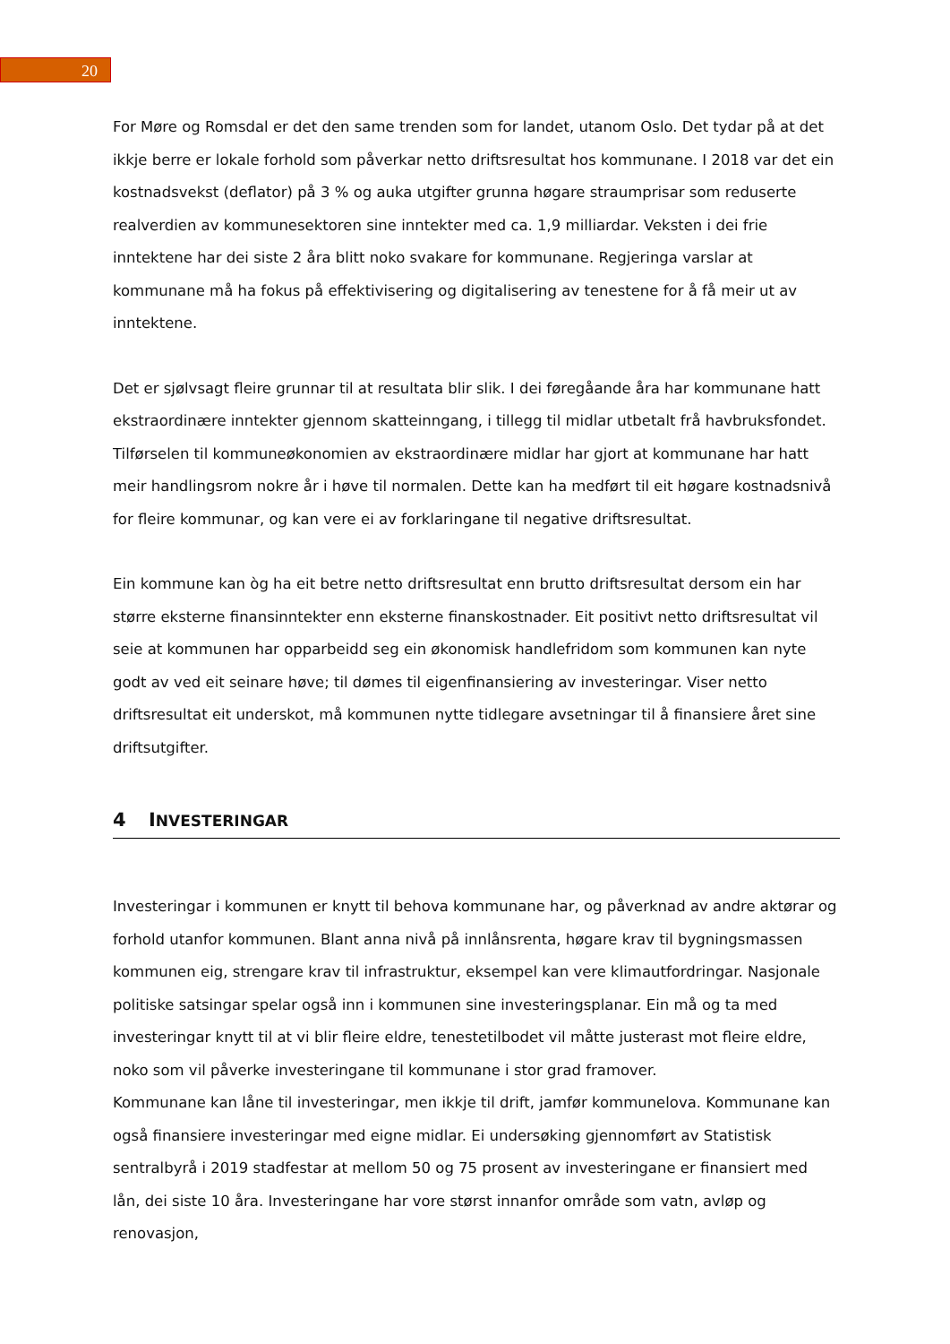20
For Møre og Romsdal er det den same trenden som for landet, utanom Oslo. Det tydar på at det ikkje berre er lokale forhold som påverkar netto driftsresultat hos kommunane. I 2018 var det ein kostnadsvekst (deflator) på 3 % og auka utgifter grunna høgare straumprisar som reduserte realverdien av kommunesektoren sine inntekter med ca. 1,9 milliardar. Veksten i dei frie inntektene har dei siste 2 åra blitt noko svakare for kommunane. Regjeringa varslar at kommunane må ha fokus på effektivisering og digitalisering av tenestene for å få meir ut av inntektene.
Det er sjølvsagt fleire grunnar til at resultata blir slik. I dei føregåande åra har kommunane hatt ekstraordinære inntekter gjennom skatteinngang, i tillegg til midlar utbetalt frå havbruksfondet. Tilførselen til kommuneøkonomien av ekstraordinære midlar har gjort at kommunane har hatt meir handlingsrom nokre år i høve til normalen. Dette kan ha medført til eit høgare kostnadsnivå for fleire kommunar, og kan vere ei av forklaringane til negative driftsresultat.
Ein kommune kan òg ha eit betre netto driftsresultat enn brutto driftsresultat dersom ein har større eksterne finansinntekter enn eksterne finanskostnader. Eit positivt netto driftsresultat vil seie at kommunen har opparbeidd seg ein økonomisk handlefridom som kommunen kan nyte godt av ved eit seinare høve; til dømes til eigenfinansiering av investeringar. Viser netto driftsresultat eit underskot, må kommunen nytte tidlegare avsetningar til å finansiere året sine driftsutgifter.
4 INVESTERINGAR
Investeringar i kommunen er knytt til behova kommunane har, og påverknad av andre aktørar og forhold utanfor kommunen. Blant anna nivå på innlånsrenta, høgare krav til bygningsmassen kommunen eig, strengare krav til infrastruktur, eksempel kan vere klimautfordringar. Nasjonale politiske satsingar spelar også inn i kommunen sine investeringsplanar. Ein må og ta med investeringar knytt til at vi blir fleire eldre, tenestetilbodet vil måtte justerast mot fleire eldre, noko som vil påverke investeringane til kommunane i stor grad framover.
Kommunane kan låne til investeringar, men ikkje til drift, jamfør kommunelova. Kommunane kan også finansiere investeringar med eigne midlar. Ei undersøking gjennomført av Statistisk sentralbyrå i 2019 stadfestar at mellom 50 og 75 prosent av investeringane er finansiert med lån, dei siste 10 åra. Investeringane har vore størst innanfor område som vatn, avløp og renovasjon,